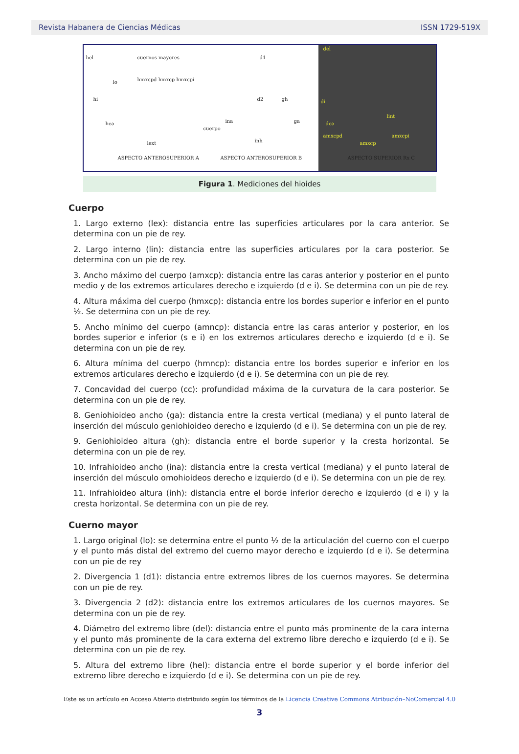Revista Habanera de Ciencias Médicas ISSN 1729-519X
hel cuernos mayores
lo
hi
hmxcpd hmxcp hmxcpi
hea
lext
ASPECTO ANTEROSUPERIOR A
d1
d2 gh
cuerpo
ina ga
inh
ASPECTO ANTEROSUPERIOR B
del
di
lint
dea
amxcpd amxcpi
amxcp
ASPECTO SUPERIOR Rx C
Figura 1. Mediciones del hioides
Cuerpo
1. Largo externo (lex): distancia entre las superficies articulares por la cara anterior. Se determina con un pie de rey.
2. Largo interno (lin): distancia entre las superficies articulares por la cara posterior. Se determina con un pie de rey.
3. Ancho máximo del cuerpo (amxcp): distancia entre las caras anterior y posterior en el punto medio y de los extremos articulares derecho e izquierdo (d e i). Se determina con un pie de rey.
4. Altura máxima del cuerpo (hmxcp): distancia entre los bordes superior e inferior en el punto ½. Se determina con un pie de rey.
5. Ancho mínimo del cuerpo (amncp): distancia entre las caras anterior y posterior, en los bordes superior e inferior (s e i) en los extremos articulares derecho e izquierdo (d e i). Se determina con un pie de rey.
6. Altura mínima del cuerpo (hmncp): distancia entre los bordes superior e inferior en los extremos articulares derecho e izquierdo (d e i). Se determina con un pie de rey.
7. Concavidad del cuerpo (cc): profundidad máxima de la curvatura de la cara posterior. Se determina con un pie de rey.
8. Geniohioideo ancho (ga): distancia entre la cresta vertical (mediana) y el punto lateral de inserción del músculo geniohioideo derecho e izquierdo (d e i). Se determina con un pie de rey.
9. Geniohioideo altura (gh): distancia entre el borde superior y la cresta horizontal. Se determina con un pie de rey.
10. Infrahioideo ancho (ina): distancia entre la cresta vertical (mediana) y el punto lateral de inserción del músculo omohioideos derecho e izquierdo (d e i). Se determina con un pie de rey.
11. Infrahioideo altura (inh): distancia entre el borde inferior derecho e izquierdo (d e i) y la cresta horizontal. Se determina con un pie de rey.
Cuerno mayor
1. Largo original (lo): se determina entre el punto ½ de la articulación del cuerno con el cuerpo y el punto más distal del extremo del cuerno mayor derecho e izquierdo (d e i). Se determina con un pie de rey
2. Divergencia 1 (d1): distancia entre extremos libres de los cuernos mayores. Se determina con un pie de rey.
3. Divergencia 2 (d2): distancia entre los extremos articulares de los cuernos mayores. Se determina con un pie de rey.
4. Diámetro del extremo libre (del): distancia entre el punto más prominente de la cara interna y el punto más prominente de la cara externa del extremo libre derecho e izquierdo (d e i). Se determina con un pie de rey.
5. Altura del extremo libre (hel): distancia entre el borde superior y el borde inferior del extremo libre derecho e izquierdo (d e i). Se determina con un pie de rey.
Este es un artículo en Acceso Abierto distribuido según los términos de la Licencia Creative Commons Atribución–NoComercial 4.0
3